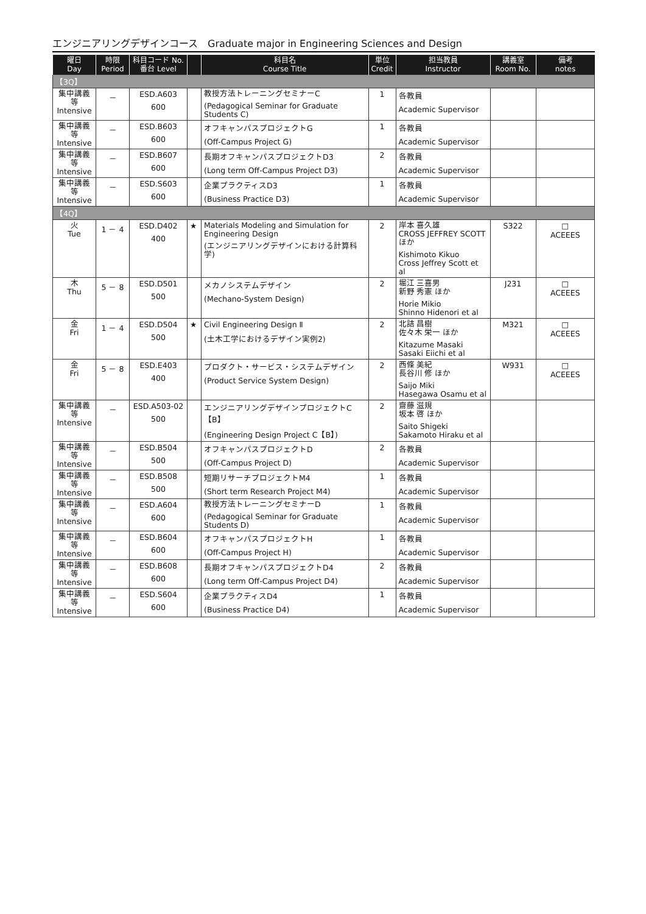エンジニアリングデザインコース　Graduate major in Engineering Sciences and Design
| 曜日 Day | 時限 Period | 科目コード No. 番台 Level | | 科目名 Course Title | 単位 Credit | 担当教員 Instructor | 講義室 Room No. | 備考 notes |
| --- | --- | --- | --- | --- | --- | --- | --- | --- |
| 【3Q】 | | | | | | | | |
| 集中講義等 Intensive | － | ESD.A603 600 | | 教授方法トレーニングセミナーC (Pedagogical Seminar for Graduate Students C) | 1 | 各教員 Academic Supervisor | | |
| 集中講義等 Intensive | － | ESD.B603 600 | | オフキャンパスプロジェクトG (Off-Campus Project G) | 1 | 各教員 Academic Supervisor | | |
| 集中講義等 Intensive | － | ESD.B607 600 | | 長期オフキャンパスプロジェクトD3 (Long term Off-Campus Project D3) | 2 | 各教員 Academic Supervisor | | |
| 集中講義等 Intensive | － | ESD.S603 600 | | 企業プラクティスD3 (Business Practice D3) | 1 | 各教員 Academic Supervisor | | |
| 【4Q】 | | | | | | | | |
| 火 Tue | 1 － 4 | ESD.D402 400 | ★ | Materials Modeling and Simulation for Engineering Design (エンジニアリングデザインにおける計算科学) | 2 | 岸本 喜久雄 CROSS JEFFREY SCOTT ほか Kishimoto Kikuo Cross Jeffrey Scott et al | S322 | □ ACEEES |
| 木 Thu | 5 － 8 | ESD.D501 500 | | メカノシステムデザイン (Mechano-System Design) | 2 | 堀江 三喜男 新野 秀憲 ほか Horie Mikio Shinno Hidenori et al | J231 | □ ACEEES |
| 金 Fri | 1 － 4 | ESD.D504 500 | ★ | Civil Engineering Design Ⅱ (土木工学におけるデザイン実例2) | 2 | 北詰 昌樹 佐々木 栄一 ほか Kitazume Masaki Sasaki Eiichi et al | M321 | □ ACEEES |
| 金 Fri | 5 － 8 | ESD.E403 400 | | プロダクト・サービス・システムデザイン (Product Service System Design) | 2 | 西條 美紀 長谷川 修 ほか Saijo Miki Hasegawa Osamu et al | W931 | □ ACEEES |
| 集中講義等 Intensive | － | ESD.A503-02 500 | | エンジニアリングデザインプロジェクトC【B】 (Engineering Design Project C【B】) | 2 | 齋藤 滋規 坂本 啓 ほか Saito Shigeki Sakamoto Hiraku et al | | |
| 集中講義等 Intensive | － | ESD.B504 500 | | オフキャンパスプロジェクトD (Off-Campus Project D) | 2 | 各教員 Academic Supervisor | | |
| 集中講義等 Intensive | － | ESD.B508 500 | | 短期リサーチプロジェクトM4 (Short term Research Project M4) | 1 | 各教員 Academic Supervisor | | |
| 集中講義等 Intensive | － | ESD.A604 600 | | 教授方法トレーニングセミナーD (Pedagogical Seminar for Graduate Students D) | 1 | 各教員 Academic Supervisor | | |
| 集中講義等 Intensive | － | ESD.B604 600 | | オフキャンパスプロジェクトH (Off-Campus Project H) | 1 | 各教員 Academic Supervisor | | |
| 集中講義等 Intensive | － | ESD.B608 600 | | 長期オフキャンパスプロジェクトD4 (Long term Off-Campus Project D4) | 2 | 各教員 Academic Supervisor | | |
| 集中講義等 Intensive | － | ESD.S604 600 | | 企業プラクティスD4 (Business Practice D4) | 1 | 各教員 Academic Supervisor | | |